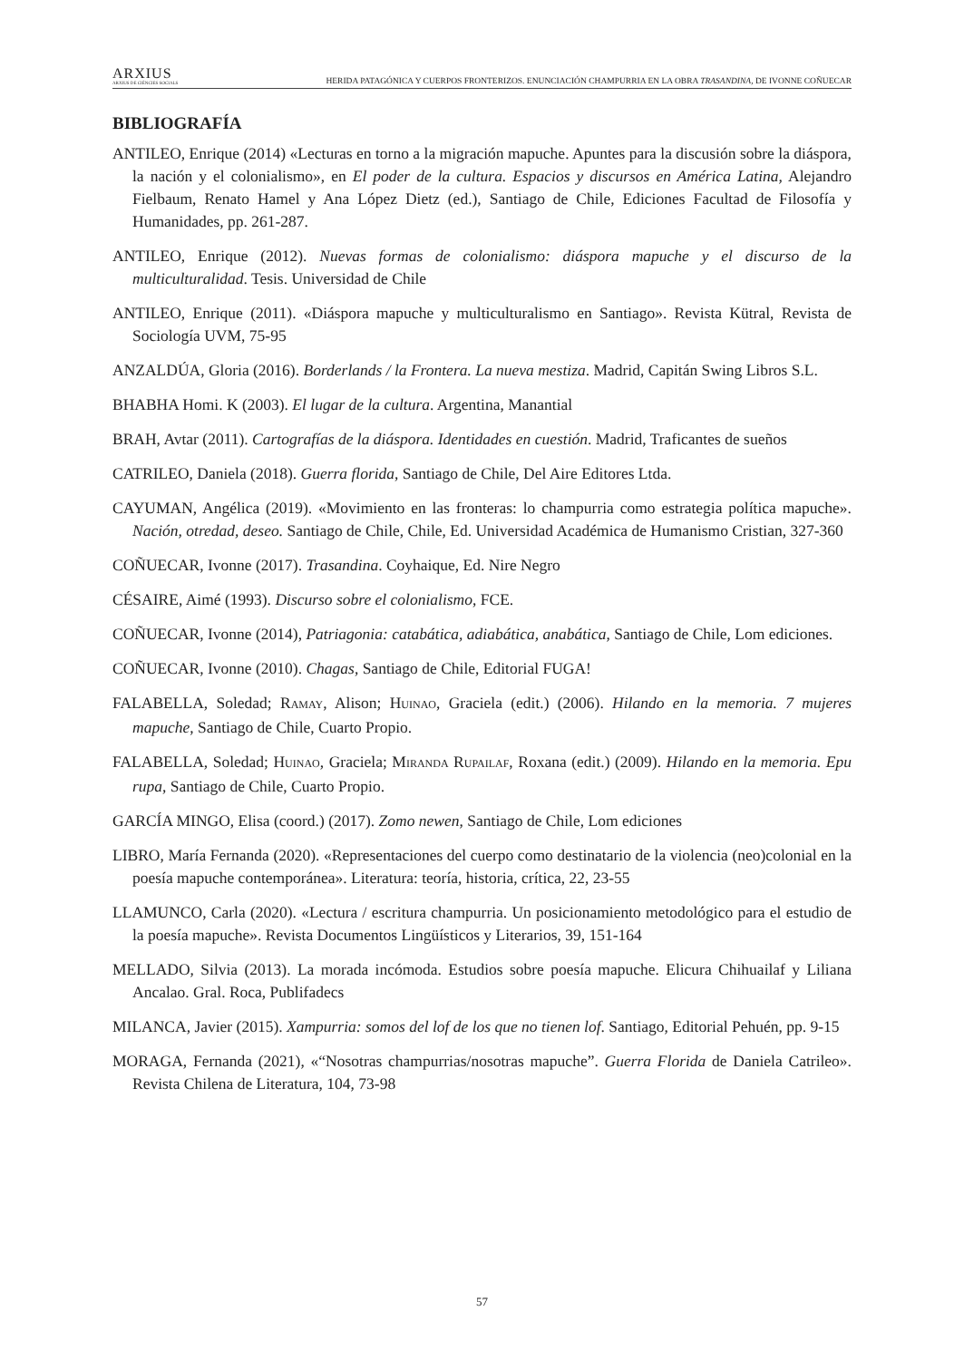ARXIUS
ARXIUS DE CIÈNCIES SOCIALS
HERIDA PATAGÓNICA Y CUERPOS FRONTERIZOS. ENUNCIACIÓN CHAMPURRIA EN LA OBRA TRASANDINA, DE IVONNE COÑUECAR
BIBLIOGRAFÍA
ANTILEO, Enrique (2014) «Lecturas en torno a la migración mapuche. Apuntes para la discusión sobre la diáspora, la nación y el colonialismo», en El poder de la cultura. Espacios y discursos en América Latina, Alejandro Fielbaum, Renato Hamel y Ana López Dietz (ed.), Santiago de Chile, Ediciones Facultad de Filosofía y Humanidades, pp. 261-287.
ANTILEO, Enrique (2012). Nuevas formas de colonialismo: diáspora mapuche y el discurso de la multiculturalidad. Tesis. Universidad de Chile
ANTILEO, Enrique (2011). «Diáspora mapuche y multiculturalismo en Santiago». Revista Kütral, Revista de Sociología UVM, 75-95
ANZALDÚA, Gloria (2016). Borderlands / la Frontera. La nueva mestiza. Madrid, Capitán Swing Libros S.L.
BHABHA Homi. K (2003). El lugar de la cultura. Argentina, Manantial
BRAH, Avtar (2011). Cartografías de la diáspora. Identidades en cuestión. Madrid, Traficantes de sueños
CATRILEO, Daniela (2018). Guerra florida, Santiago de Chile, Del Aire Editores Ltda.
CAYUMAN, Angélica (2019). «Movimiento en las fronteras: lo champurria como estrategia política mapuche». Nación, otredad, deseo. Santiago de Chile, Chile, Ed. Universidad Académica de Humanismo Cristian, 327-360
COÑUECAR, Ivonne (2017). Trasandina. Coyhaique, Ed. Nire Negro
CÉSAIRE, Aimé (1993). Discurso sobre el colonialismo, FCE.
COÑUECAR, Ivonne (2014), Patriagonia: catabática, adiabática, anabática, Santiago de Chile, Lom ediciones.
COÑUECAR, Ivonne (2010). Chagas, Santiago de Chile, Editorial FUGA!
FALABELLA, Soledad; RAMAY, Alison; HUINAO, Graciela (edit.) (2006). Hilando en la memoria. 7 mujeres mapuche, Santiago de Chile, Cuarto Propio.
FALABELLA, Soledad; HUINAO, Graciela; MIRANDA RUPAILAF, Roxana (edit.) (2009). Hilando en la memoria. Epu rupa, Santiago de Chile, Cuarto Propio.
GARCÍA MINGO, Elisa (coord.) (2017). Zomo newen, Santiago de Chile, Lom ediciones
LIBRO, María Fernanda (2020). «Representaciones del cuerpo como destinatario de la violencia (neo)colonial en la poesía mapuche contemporánea». Literatura: teoría, historia, crítica, 22, 23-55
LLAMUNCO, Carla (2020). «Lectura / escritura champurria. Un posicionamiento metodológico para el estudio de la poesía mapuche». Revista Documentos Lingüísticos y Literarios, 39, 151-164
MELLADO, Silvia (2013). La morada incómoda. Estudios sobre poesía mapuche. Elicura Chihuailaf y Liliana Ancalao. Gral. Roca, Publifadecs
MILANCA, Javier (2015). Xampurria: somos del lof de los que no tienen lof. Santiago, Editorial Pehuén, pp. 9-15
MORAGA, Fernanda (2021), «“Nosotras champurrias/nosotras mapuche”. Guerra Florida de Daniela Catrileo». Revista Chilena de Literatura, 104, 73-98
57